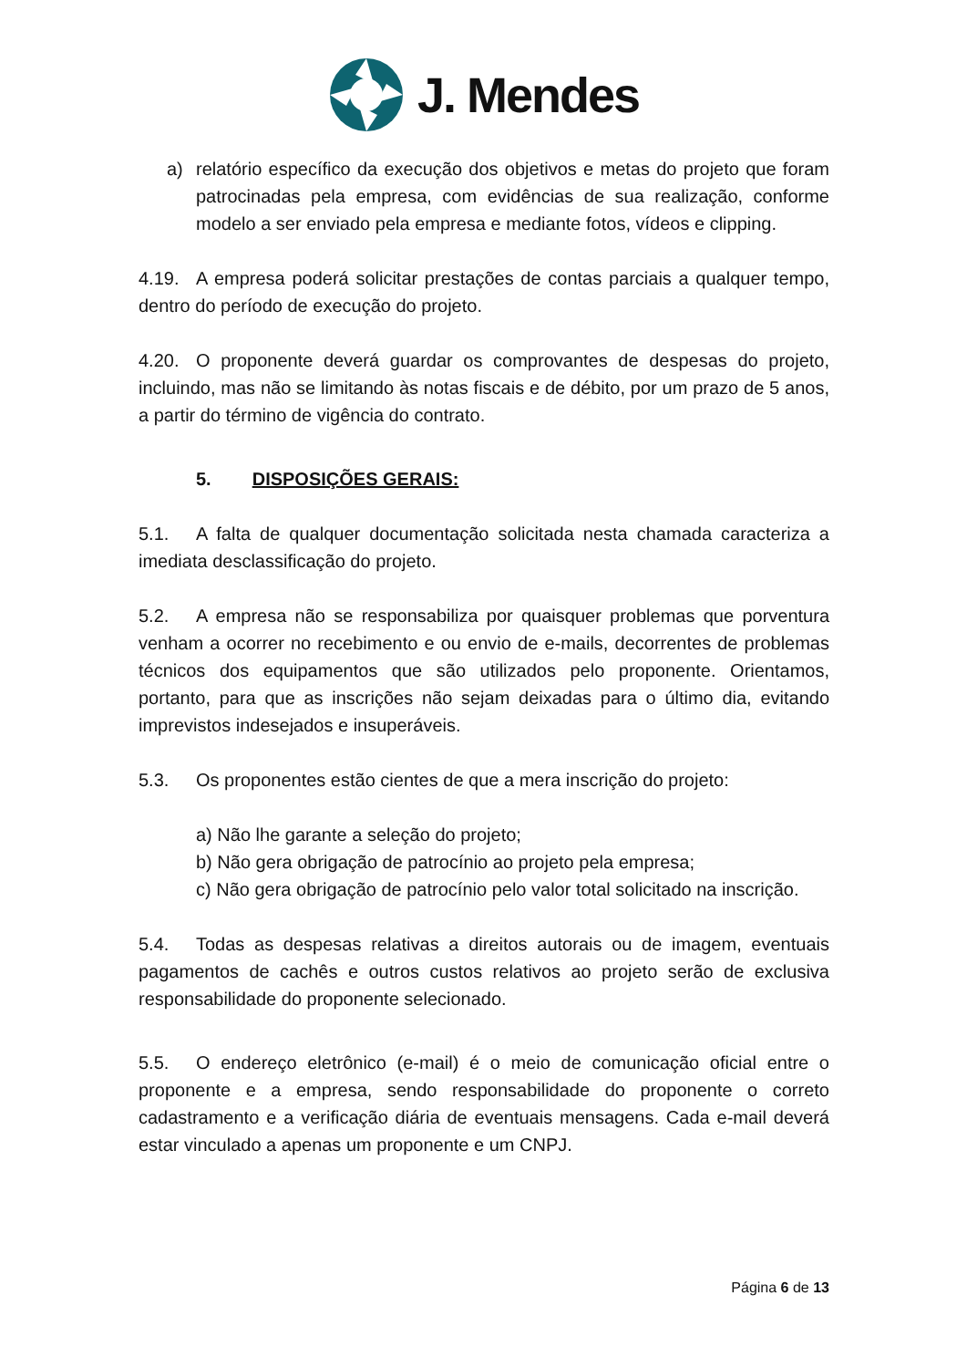J. Mendes
a) relatório específico da execução dos objetivos e metas do projeto que foram patrocinadas pela empresa, com evidências de sua realização, conforme modelo a ser enviado pela empresa e mediante fotos, vídeos e clipping.
4.19. A empresa poderá solicitar prestações de contas parciais a qualquer tempo, dentro do período de execução do projeto.
4.20. O proponente deverá guardar os comprovantes de despesas do projeto, incluindo, mas não se limitando às notas fiscais e de débito, por um prazo de 5 anos, a partir do término de vigência do contrato.
5. DISPOSIÇÕES GERAIS:
5.1. A falta de qualquer documentação solicitada nesta chamada caracteriza a imediata desclassificação do projeto.
5.2. A empresa não se responsabiliza por quaisquer problemas que porventura venham a ocorrer no recebimento e ou envio de e-mails, decorrentes de problemas técnicos dos equipamentos que são utilizados pelo proponente. Orientamos, portanto, para que as inscrições não sejam deixadas para o último dia, evitando imprevistos indesejados e insuperáveis.
5.3. Os proponentes estão cientes de que a mera inscrição do projeto:
a) Não lhe garante a seleção do projeto;
b) Não gera obrigação de patrocínio ao projeto pela empresa;
c) Não gera obrigação de patrocínio pelo valor total solicitado na inscrição.
5.4. Todas as despesas relativas a direitos autorais ou de imagem, eventuais pagamentos de cachês e outros custos relativos ao projeto serão de exclusiva responsabilidade do proponente selecionado.
5.5. O endereço eletrônico (e-mail) é o meio de comunicação oficial entre o proponente e a empresa, sendo responsabilidade do proponente o correto cadastramento e a verificação diária de eventuais mensagens. Cada e-mail deverá estar vinculado a apenas um proponente e um CNPJ.
Página 6 de 13